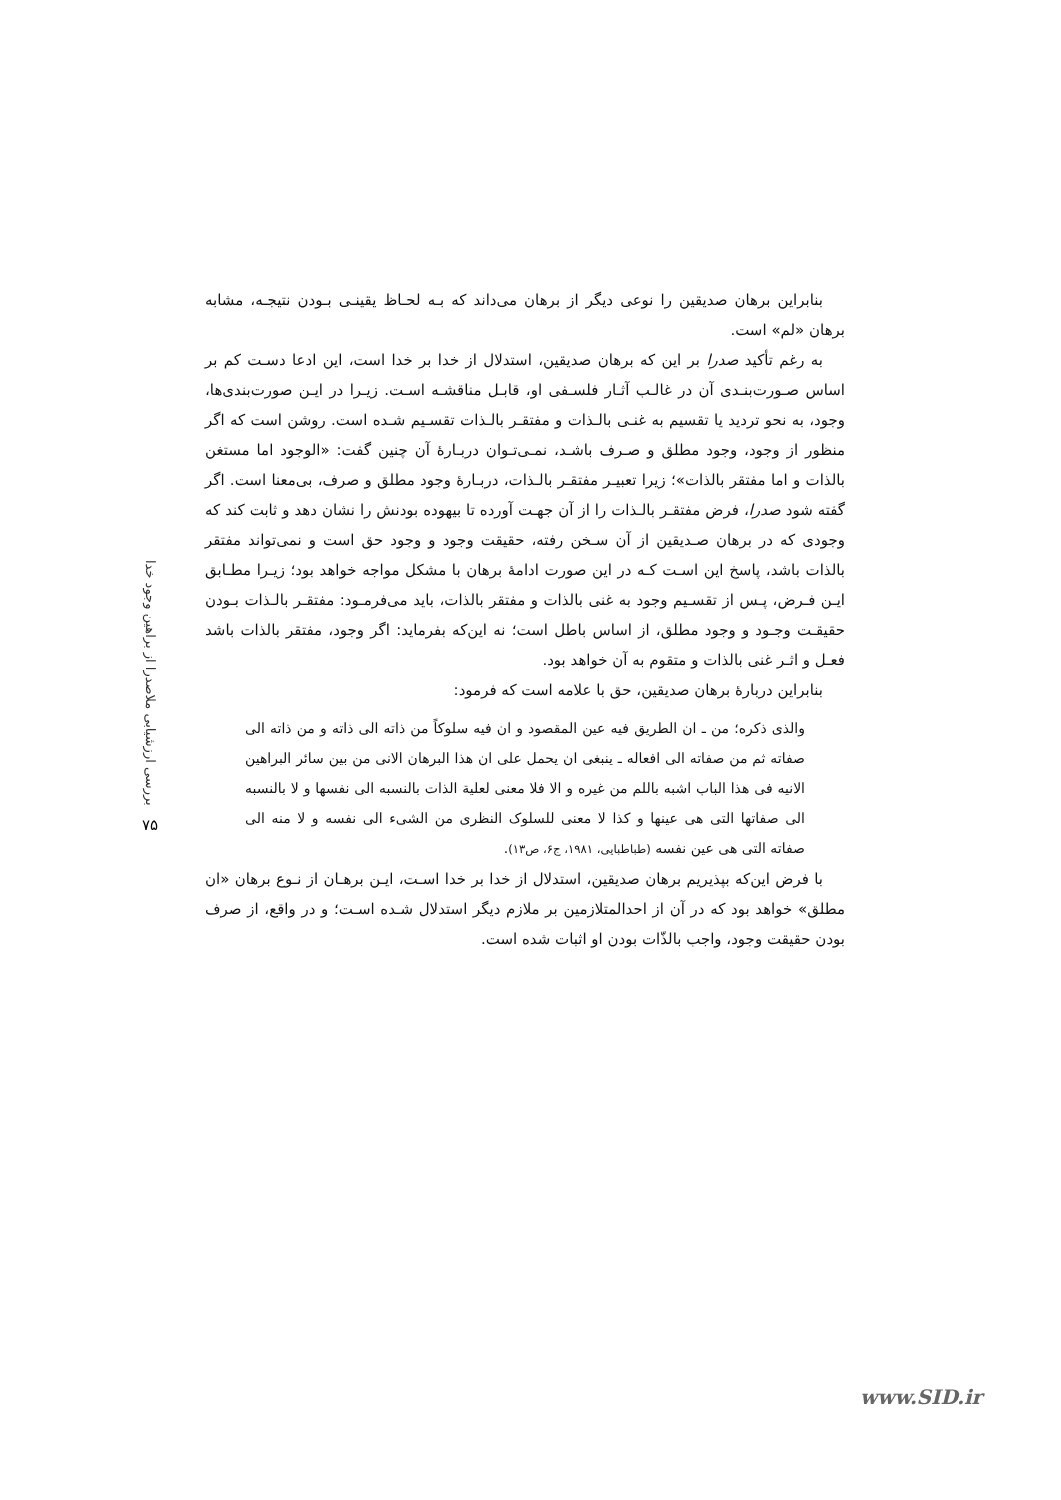بنابراین برهان صدیقین را نوعی دیگر از برهان می‌داند که بـه لحـاظ یقینـی بـودن نتیجـه، مشابه برهان «لم» است.
به رغم تأکید صدرا بر این که برهان صدیقین، استدلال از خدا بر خدا است، این ادعا دسـت کم بر اساس صـورت‌بنـدی آن در غالـب آثـار فلسـفی او، قابـل مناقشـه اسـت. زیـرا در ایـن صورت‌بندی‌ها، وجود، به نحو تردید یا تقسیم به غنـی بالـذات و مفتقـر بالـذات تقسـیم شـده است. روشن است که اگر منظور از وجود، وجود مطلق و صـرف باشـد، نمـی‌تـوان دربـارۀ آن چنین گفت: «الوجود اما مستغن بالذات و اما مفتقر بالذات»؛ زیرا تعبیـر مفتقـر بالـذات، دربـارۀ وجود مطلق و صرف، بی‌معنا است. اگر گفته شود صدرا، فرض مفتقـر بالـذات را از آن جهـت آورده تا بیهوده بودنش را نشان دهد و ثابت کند که وجودی که در برهان صـدیقین از آن سـخن رفته، حقیقت وجود و وجود حق است و نمی‌تواند مفتقر بالذات باشد، پاسخ این اسـت کـه در این صورت ادامۀ برهان با مشکل مواجه خواهد بود؛ زیـرا مطـابق ایـن فـرض، پـس از تقسـیم وجود به غنی بالذات و مفتقر بالذات، باید می‌فرمـود: مفتقـر بالـذات بـودن حقیقـت وجـود و وجود مطلق، از اساس باطل است؛ نه این‌که بفرماید: اگر وجود، مفتقر بالذات باشد فعـل و اثـر غنی بالذات و متقوم به آن خواهد بود.
بنابراین دربارۀ برهان صدیقین، حق با علامه است که فرمود:
والذی ذکره؛ من ـ ان الطریق فیه عین المقصود و ان فیه سلوکاً من ذاته الی ذاته و من ذاته الی صفاته ثم من صفاته الی افعاله ـ ینبغی ان یحمل علی ان هذا البرهان الانی من بین سائر البراهین الانیه فی هذا الباب اشبه باللم من غیره و الا فلا معنی لعلیة الذات بالنسبه الی نفسها و لا بالنسبه الی صفاتها التی هی عینها و کذا لا معنی للسلوک النظری من الشیء الی نفسه و لا منه الی صفاته التی هی عین نفسه (طباطبایی، ۱۹۸۱، ج۶، ص۱۳).
با فرض این‌که بپذیریم برهان صدیقین، استدلال از خدا بر خدا اسـت، ایـن برهـان از نـوع برهان «ان مطلق» خواهد بود که در آن از احدالمتلازمین بر ملازم دیگر استدلال شـده اسـت؛ و در واقع، از صرف بودن حقیقت وجود، واجب بالذّات بودن او اثبات شده است.
بررسی ارزشیابی ملاصدرا از براهین وجود خدا
۷۵
www.SID.ir